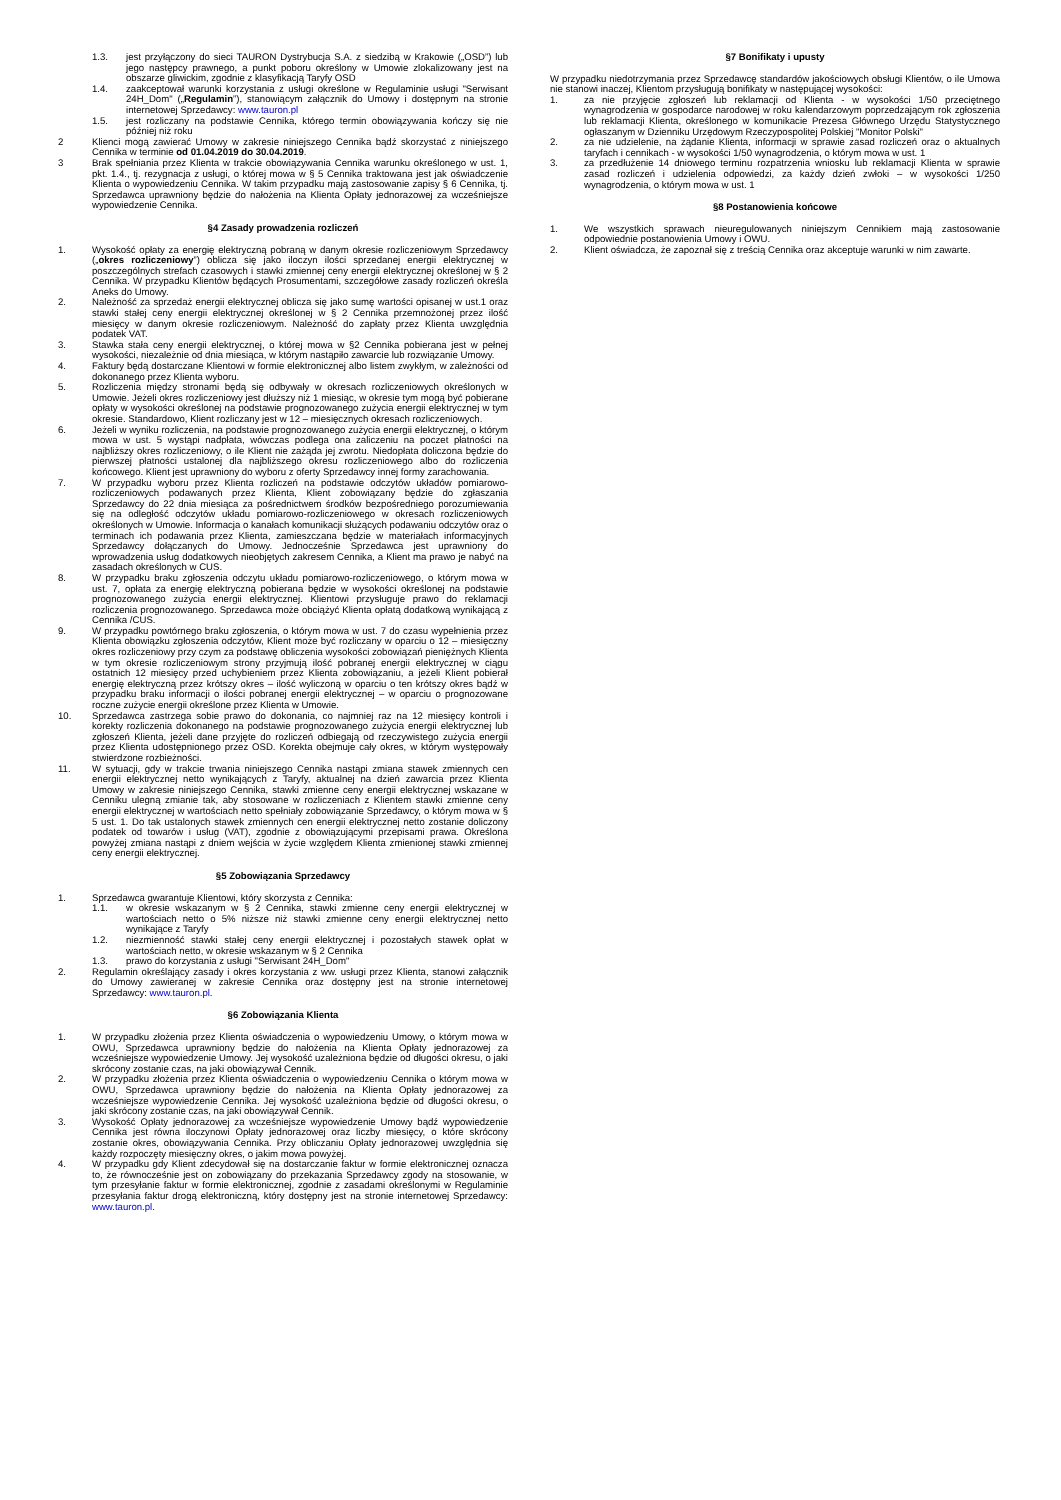1.3. jest przyłączony do sieci TAURON Dystrybucja S.A. z siedzibą w Krakowie („OSD”) lub jego następcy prawnego, a punkt poboru określony w Umowie zlokalizowany jest na obszarze gliwickim, zgodnie z klasyfikacją Taryfy OSD
1.4. zaakceptował warunki korzystania z usługi określone w Regulaminie usługi "Serwisant 24H_Dom" („Regulamin”), stanowiącym załącznik do Umowy i dostępnym na stronie internetowej Sprzedawcy: www.tauron.pl
1.5. jest rozliczany na podstawie Cennika, którego termin obowiązywania kończy się nie później niż roku
2 Klienci mogą zawierać Umowy w zakresie niniejszego Cennika bądź skorzystać z niniejszego Cennika w terminie od 01.04.2019 do 30.04.2019.
3 Brak spełniania przez Klienta w trakcie obowiązywania Cennika warunku określonego w ust. 1, pkt. 1.4., tj. rezygnacja z usługi, o której mowa w § 5 Cennika traktowana jest jak oświadczenie Klienta o wypowiedzeniu Cennika. W takim przypadku mają zastosowanie zapisy § 6 Cennika, tj. Sprzedawca uprawniony będzie do nałożenia na Klienta Opłaty jednorazowej za wcześniejsze wypowiedzenie Cennika.
§4 Zasady prowadzenia rozliczeń
1. Wysokość opłaty za energię elektryczną pobraną w danym okresie rozliczeniowym Sprzedawcy („okres rozliczeniowy”) oblicza się jako iloczyn ilości sprzedanej energii elektrycznej w poszczególnych strefach czasowych i stawki zmiennej ceny energii elektrycznej określonej w § 2 Cennika. W przypadku Klientów będących Prosumentami, szczegółowe zasady rozliczeń określa Aneks do Umowy.
2. Należność za sprzedaż energii elektrycznej oblicza się jako sumę wartości opisanej w ust.1 oraz stawki stałej ceny energii elektrycznej określonej w § 2 Cennika przemnożonej przez ilość miesięcy w danym okresie rozliczeniowym. Należność do zapłaty przez Klienta uwzględnia podatek VAT.
3. Stawka stała ceny energii elektrycznej, o której mowa w §2 Cennika pobierana jest w pełnej wysokości, niezależnie od dnia miesiąca, w którym nastąpiło zawarcie lub rozwiązanie Umowy.
4. Faktury będą dostarczane Klientowi w formie elektronicznej albo listem zwykłym, w zależności od dokonanego przez Klienta wyboru.
5. Rozliczenia między stronami będą się odbywały w okresach rozliczeniowych określonych w Umowie. Jeżeli okres rozliczeniowy jest dłuższy niż 1 miesiąc, w okresie tym mogą być pobierane opłaty w wysokości określonej na podstawie prognozowanego zużycia energii elektrycznej w tym okresie. Standardowo, Klient rozliczany jest w 12 – miesięcznych okresach rozliczeniowych.
6. Jeżeli w wyniku rozliczenia, na podstawie prognozowanego zużycia energii elektrycznej, o którym mowa w ust. 5 wystąpi nadpłata, wówczas podlega ona zaliczeniu na poczet płatności na najbliższy okres rozliczeniowy, o ile Klient nie zażąda jej zwrotu. Niedopłata doliczona będzie do pierwszej płatności ustalonej dla najbliższego okresu rozliczeniowego albo do rozliczenia końcowego. Klient jest uprawniony do wyboru z oferty Sprzedawcy innej formy zarachowania.
7. W przypadku wyboru przez Klienta rozliczeń na podstawie odczytów układów pomiarowo-rozliczeniowych podawanych przez Klienta, Klient zobowiązany będzie do zgłaszania Sprzedawcy do 22 dnia miesiąca za pośrednictwem środków bezpośredniego porozumiewania się na odległość odczytów układu pomiarowo-rozliczeniowego w okresach rozliczeniowych określonych w Umowie. Informacja o kanałach komunikacji służących podawaniu odczytów oraz o terminach ich podawania przez Klienta, zamieszczana będzie w materiałach informacyjnych Sprzedawcy dołączanych do Umowy. Jednocześnie Sprzedawca jest uprawniony do wprowadzenia usług dodatkowych nieobjętych zakresem Cennika, a Klient ma prawo je nabyć na zasadach określonych w CUS.
8. W przypadku braku zgłoszenia odczytu układu pomiarowo-rozliczeniowego, o którym mowa w ust. 7, opłata za energię elektryczną pobierana będzie w wysokości określonej na podstawie prognozowanego zużycia energii elektrycznej. Klientowi przysługuje prawo do reklamacji rozliczenia prognozowanego. Sprzedawca może obciążyć Klienta opłatą dodatkową wynikającą z Cennika /CUS.
9. W przypadku powtórnego braku zgłoszenia, o którym mowa w ust. 7 do czasu wypełnienia przez Klienta obowiązku zgłoszenia odczytów, Klient może być rozliczany w oparciu o 12 – miesięczny okres rozliczeniowy przy czym za podstawę obliczenia wysokości zobowiązań pieniężnych Klienta w tym okresie rozliczeniowym strony przyjmują ilość pobranej energii elektrycznej w ciągu ostatnich 12 miesięcy przed uchybieniem przez Klienta zobowiązaniu, a jeżeli Klient pobierał energię elektryczną przez krótszy okres – ilość wyliczoną w oparciu o ten krótszy okres bądź w przypadku braku informacji o ilości pobranej energii elektrycznej – w oparciu o prognozowane roczne zużycie energii określone przez Klienta w Umowie.
10. Sprzedawca zastrzega sobie prawo do dokonania, co najmniej raz na 12 miesięcy kontroli i korekty rozliczenia dokonanego na podstawie prognozowanego zużycia energii elektrycznej lub zgłoszeń Klienta, jeżeli dane przyjęte do rozliczeń odbiegają od rzeczywistego zużycia energii przez Klienta udostępnionego przez OSD. Korekta obejmuje cały okres, w którym występowały stwierdzone rozbieżności.
11. W sytuacji, gdy w trakcie trwania niniejszego Cennika nastąpi zmiana stawek zmiennych cen energii elektrycznej netto wynikających z Taryfy, aktualnej na dzień zawarcia przez Klienta Umowy w zakresie niniejszego Cennika, stawki zmienne ceny energii elektrycznej wskazane w Cenniku ulegną zmianie tak, aby stosowane w rozliczeniach z Klientem stawki zmienne ceny energii elektrycznej w wartościach netto spełniały zobowiązanie Sprzedawcy, o którym mowa w § 5 ust. 1. Do tak ustalonych stawek zmiennych cen energii elektrycznej netto zostanie doliczony podatek od towarów i usług (VAT), zgodnie z obowiązującymi przepisami prawa. Określona powyżej zmiana nastąpi z dniem wejścia w życie względem Klienta zmienionej stawki zmiennej ceny energii elektrycznej.
§5 Zobowiązania Sprzedawcy
1. Sprzedawca gwarantuje Klientowi, który skorzysta z Cennika:
1.1. w okresie wskazanym w § 2 Cennika, stawki zmienne ceny energii elektrycznej w wartościach netto o 5% niższe niż stawki zmienne ceny energii elektrycznej netto wynikające z Taryfy
1.2. niezmienność stawki stałej ceny energii elektrycznej i pozostałych stawek opłat w wartościach netto, w okresie wskazanym w § 2 Cennika
1.3. prawo do korzystania z usługi "Serwisant 24H_Dom"
2. Regulamin określający zasady i okres korzystania z ww. usługi przez Klienta, stanowi załącznik do Umowy zawieranej w zakresie Cennika oraz dostępny jest na stronie internetowej Sprzedawcy: www.tauron.pl.
§6 Zobowiązania Klienta
1. W przypadku złożenia przez Klienta oświadczenia o wypowiedzeniu Umowy, o którym mowa w OWU, Sprzedawca uprawniony będzie do nałożenia na Klienta Opłaty jednorazowej za wcześniejsze wypowiedzenie Umowy. Jej wysokość uzależniona będzie od długości okresu, o jaki skrócony zostanie czas, na jaki obowiązywał Cennik.
2. W przypadku złożenia przez Klienta oświadczenia o wypowiedzeniu Cennika o którym mowa w OWU, Sprzedawca uprawniony będzie do nałożenia na Klienta Opłaty jednorazowej za wcześniejsze wypowiedzenie Cennika. Jej wysokość uzależniona będzie od długości okresu, o jaki skrócony zostanie czas, na jaki obowiązywał Cennik.
3. Wysokość Opłaty jednorazowej za wcześniejsze wypowiedzenie Umowy bądź wypowiedzenie Cennika jest równa iloczynowi Opłaty jednorazowej oraz liczby miesięcy, o które skrócony zostanie okres, obowiązywania Cennika. Przy obliczaniu Opłaty jednorazowej uwzględnia się każdy rozpoczęty miesięczny okres, o jakim mowa powyżej.
4. W przypadku gdy Klient zdecydował się na dostarczanie faktur w formie elektronicznej oznacza to, że równocześnie jest on zobowiązany do przekazania Sprzedawcy zgody na stosowanie, w tym przesyłanie faktur w formie elektronicznej, zgodnie z zasadami określonymi w Regulaminie przesyłania faktur drogą elektroniczną, który dostępny jest na stronie internetowej Sprzedawcy: www.tauron.pl.
§7 Bonifikaty i upusty
W przypadku niedotrzymania przez Sprzedawcę standardów jakościowych obsługi Klientów, o ile Umowa nie stanowi inaczej, Klientom przysługują bonifikaty w następującej wysokości:
1. za nie przyjęcie zgłoszeń lub reklamacji od Klienta - w wysokości 1/50 przeciętnego wynagrodzenia w gospodarce narodowej w roku kalendarzowym poprzedzającym rok zgłoszenia lub reklamacji Klienta, określonego w komunikacie Prezesa Głównego Urzędu Statystycznego ogłaszanym w Dzienniku Urzędowym Rzeczypospolitej Polskiej "Monitor Polski"
2. za nie udzielenie, na żądanie Klienta, informacji w sprawie zasad rozliczeń oraz o aktualnych taryfach i cennikach - w wysokości 1/50 wynagrodzenia, o którym mowa w ust. 1
3. za przedłużenie 14 dniowego terminu rozpatrzenia wniosku lub reklamacji Klienta w sprawie zasad rozliczeń i udzielenia odpowiedzi, za każdy dzień zwłoki – w wysokości 1/250 wynagrodzenia, o którym mowa w ust. 1
§8 Postanowienia końcowe
1. We wszystkich sprawach nieuregulowanych niniejszym Cennikiem mają zastosowanie odpowiednie postanowienia Umowy i OWU.
2. Klient oświadcza, że zapoznał się z treścią Cennika oraz akceptuje warunki w nim zawarte.